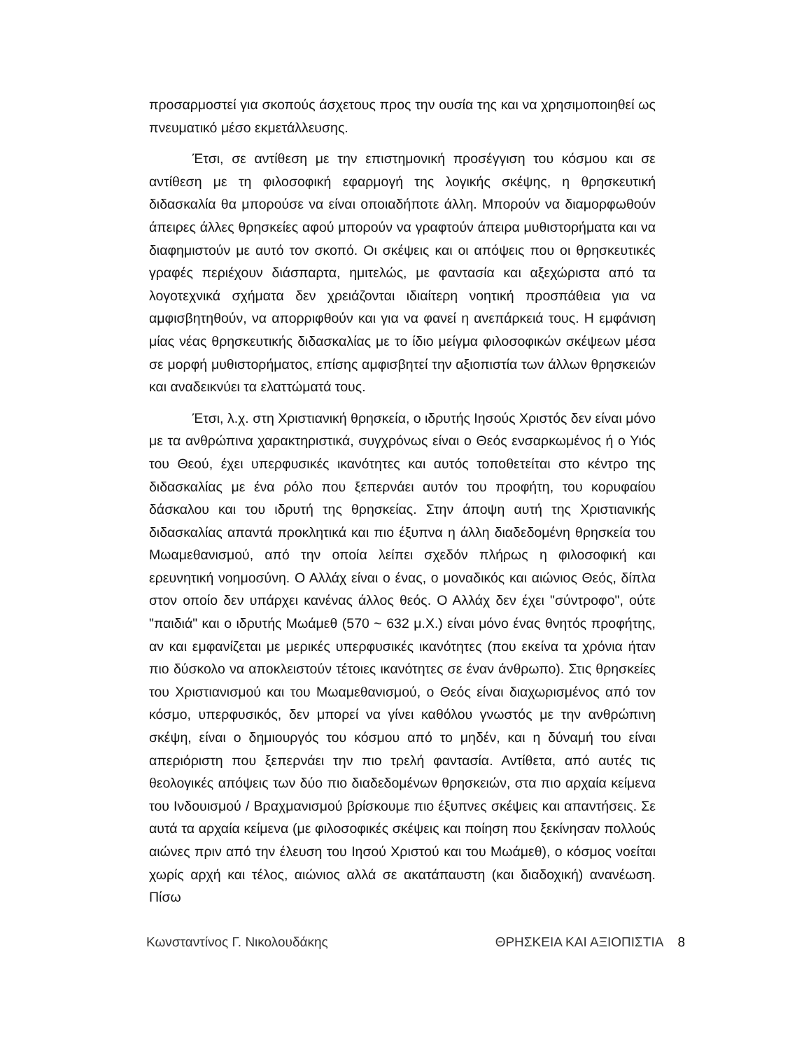προσαρμοστεί για σκοπούς άσχετους προς την ουσία της και να χρησιμοποιηθεί ως πνευματικό μέσο εκμετάλλευσης.
Έτσι, σε αντίθεση με την επιστημονική προσέγγιση του κόσμου και σε αντίθεση με τη φιλοσοφική εφαρμογή της λογικής σκέψης, η θρησκευτική διδασκαλία θα μπορούσε να είναι οποιαδήποτε άλλη. Μπορούν να διαμορφωθούν άπειρες άλλες θρησκείες αφού μπορούν να γραφτούν άπειρα μυθιστορήματα και να διαφημιστούν με αυτό τον σκοπό. Οι σκέψεις και οι απόψεις που οι θρησκευτικές γραφές περιέχουν διάσπαρτα, ημιτελώς, με φαντασία και αξεχώριστα από τα λογοτεχνικά σχήματα δεν χρειάζονται ιδιαίτερη νοητική προσπάθεια για να αμφισβητηθούν, να απορριφθούν και για να φανεί η ανεπάρκειά τους. Η εμφάνιση μίας νέας θρησκευτικής διδασκαλίας με το ίδιο μείγμα φιλοσοφικών σκέψεων μέσα σε μορφή μυθιστορήματος, επίσης αμφισβητεί την αξιοπιστία των άλλων θρησκειών και αναδεικνύει τα ελαττώματά τους.
Έτσι, λ.χ. στη Χριστιανική θρησκεία, ο ιδρυτής Ιησούς Χριστός δεν είναι μόνο με τα ανθρώπινα χαρακτηριστικά, συγχρόνως είναι ο Θεός ενσαρκωμένος ή ο Υιός του Θεού, έχει υπερφυσικές ικανότητες και αυτός τοποθετείται στο κέντρο της διδασκαλίας με ένα ρόλο που ξεπερνάει αυτόν του προφήτη, του κορυφαίου δάσκαλου και του ιδρυτή της θρησκείας. Στην άποψη αυτή της Χριστιανικής διδασκαλίας απαντά προκλητικά και πιο έξυπνα η άλλη διαδεδομένη θρησκεία του Μωαμεθανισμού, από την οποία λείπει σχεδόν πλήρως η φιλοσοφική και ερευνητική νοημοσύνη. Ο Αλλάχ είναι ο ένας, ο μοναδικός και αιώνιος Θεός, δίπλα στον οποίο δεν υπάρχει κανένας άλλος θεός. Ο Αλλάχ δεν έχει "σύντροφο", ούτε "παιδιά" και ο ιδρυτής Μωάμεθ (570 ~ 632 μ.Χ.) είναι μόνο ένας θνητός προφήτης, αν και εμφανίζεται με μερικές υπερφυσικές ικανότητες (που εκείνα τα χρόνια ήταν πιο δύσκολο να αποκλειστούν τέτοιες ικανότητες σε έναν άνθρωπο). Στις θρησκείες του Χριστιανισμού και του Μωαμεθανισμού, ο Θεός είναι διαχωρισμένος από τον κόσμο, υπερφυσικός, δεν μπορεί να γίνει καθόλου γνωστός με την ανθρώπινη σκέψη, είναι ο δημιουργός του κόσμου από το μηδέν, και η δύναμή του είναι απεριόριστη που ξεπερνάει την πιο τρελή φαντασία. Αντίθετα, από αυτές τις θεολογικές απόψεις των δύο πιο διαδεδομένων θρησκειών, στα πιο αρχαία κείμενα του Ινδουισμού / Βραχμανισμού βρίσκουμε πιο έξυπνες σκέψεις και απαντήσεις. Σε αυτά τα αρχαία κείμενα (με φιλοσοφικές σκέψεις και ποίηση που ξεκίνησαν πολλούς αιώνες πριν από την έλευση του Ιησού Χριστού και του Μωάμεθ), ο κόσμος νοείται χωρίς αρχή και τέλος, αιώνιος αλλά σε ακατάπαυστη (και διαδοχική) ανανέωση. Πίσω
Κωνσταντίνος Γ. Νικολουδάκης ΘΡΗΣΚΕΙΑ ΚΑΙ ΑΞΙΟΠΙΣΤΙΑ 8